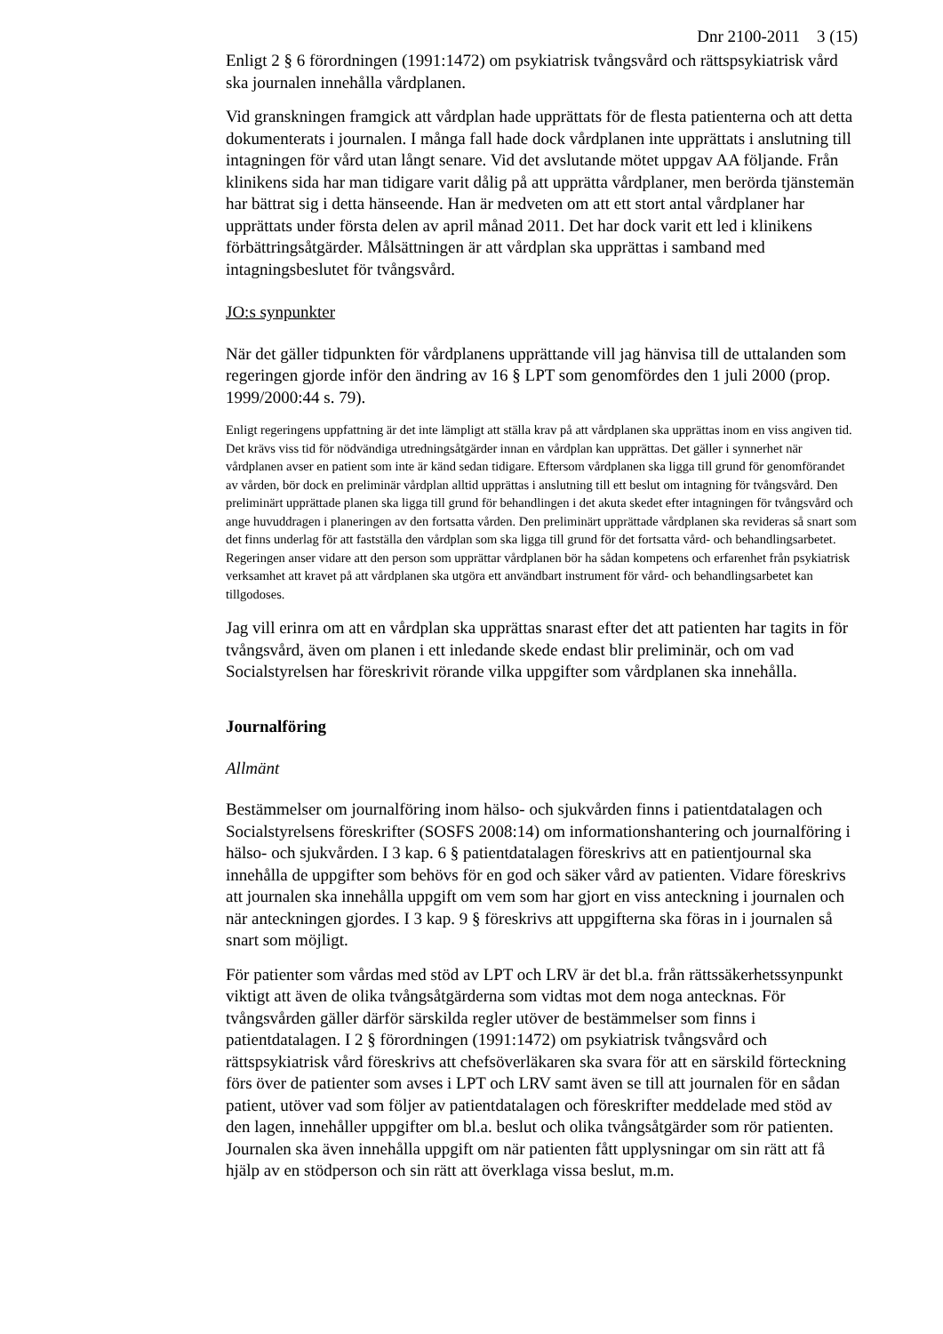Dnr 2100-2011 3 (15)
Enligt 2 § 6 förordningen (1991:1472) om psykiatrisk tvångsvård och rättspsykiatrisk vård ska journalen innehålla vårdplanen.
Vid granskningen framgick att vårdplan hade upprättats för de flesta patienterna och att detta dokumenterats i journalen. I många fall hade dock vårdplanen inte upprättats i anslutning till intagningen för vård utan långt senare. Vid det avslutande mötet uppgav AA följande. Från klinikens sida har man tidigare varit dålig på att upprätta vårdplaner, men berörda tjänstemän har bättrat sig i detta hänseende. Han är medveten om att ett stort antal vårdplaner har upprättats under första delen av april månad 2011. Det har dock varit ett led i klinikens förbättringsåtgärder. Målsättningen är att vårdplan ska upprättas i samband med intagningsbeslutet för tvångsvård.
JO:s synpunkter
När det gäller tidpunkten för vårdplanens upprättande vill jag hänvisa till de uttalanden som regeringen gjorde inför den ändring av 16 § LPT som genomfördes den 1 juli 2000 (prop. 1999/2000:44 s. 79).
Enligt regeringens uppfattning är det inte lämpligt att ställa krav på att vårdplanen ska upprättas inom en viss angiven tid. Det krävs viss tid för nödvändiga utredningsåtgärder innan en vårdplan kan upprättas. Det gäller i synnerhet när vårdplanen avser en patient som inte är känd sedan tidigare. Eftersom vårdplanen ska ligga till grund för genomförandet av vården, bör dock en preliminär vårdplan alltid upprättas i anslutning till ett beslut om intagning för tvångsvård. Den preliminärt upprättade planen ska ligga till grund för behandlingen i det akuta skedet efter intagningen för tvångsvård och ange huvuddragen i planeringen av den fortsatta vården. Den preliminärt upprättade vårdplanen ska revideras så snart som det finns underlag för att fastställa den vårdplan som ska ligga till grund för det fortsatta vård- och behandlingsarbetet. Regeringen anser vidare att den person som upprättar vårdplanen bör ha sådan kompetens och erfarenhet från psykiatrisk verksamhet att kravet på att vårdplanen ska utgöra ett användbart instrument för vård- och behandlingsarbetet kan tillgodoses.
Jag vill erinra om att en vårdplan ska upprättas snarast efter det att patienten har tagits in för tvångsvård, även om planen i ett inledande skede endast blir preliminär, och om vad Socialstyrelsen har föreskrivit rörande vilka uppgifter som vårdplanen ska innehålla.
Journalföring
Allmänt
Bestämmelser om journalföring inom hälso- och sjukvården finns i patientdatalagen och Socialstyrelsens föreskrifter (SOSFS 2008:14) om informationshantering och journalföring i hälso- och sjukvården. I 3 kap. 6 § patientdatalagen föreskrivs att en patientjournal ska innehålla de uppgifter som behövs för en god och säker vård av patienten. Vidare föreskrivs att journalen ska innehålla uppgift om vem som har gjort en viss anteckning i journalen och när anteckningen gjordes. I 3 kap. 9 § föreskrivs att uppgifterna ska föras in i journalen så snart som möjligt.
För patienter som vårdas med stöd av LPT och LRV är det bl.a. från rättssäkerhetssynpunkt viktigt att även de olika tvångsåtgärderna som vidtas mot dem noga antecknas. För tvångsvården gäller därför särskilda regler utöver de bestämmelser som finns i patientdatalagen. I 2 § förordningen (1991:1472) om psykiatrisk tvångsvård och rättspsykiatrisk vård föreskrivs att chefsöverläkaren ska svara för att en särskild förteckning förs över de patienter som avses i LPT och LRV samt även se till att journalen för en sådan patient, utöver vad som följer av patientdatalagen och föreskrifter meddelade med stöd av den lagen, innehåller uppgifter om bl.a. beslut och olika tvångsåtgärder som rör patienten. Journalen ska även innehålla uppgift om när patienten fått upplysningar om sin rätt att få hjälp av en stödperson och sin rätt att överklaga vissa beslut, m.m.